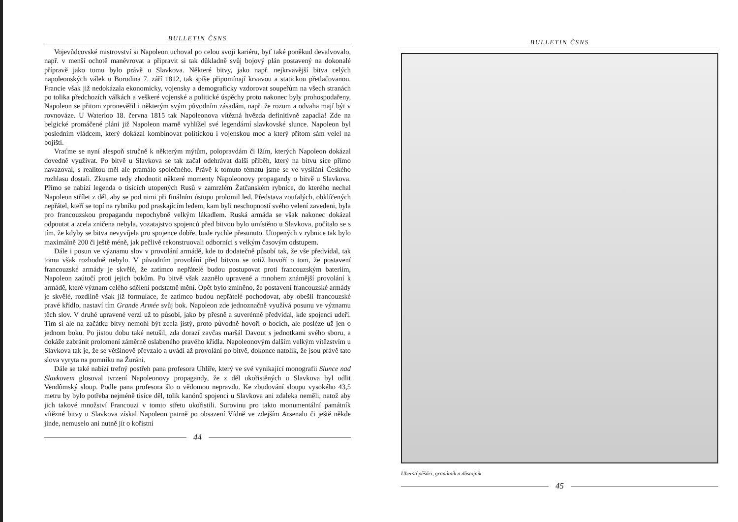BULLETIN ČSNS
Vojevůdcovské mistrovství si Napoleon uchoval po celou svoji kariéru, byť také poněkud devalvovalo, např. v menší ochotě manévrovat a připravit si tak důkladně svůj bojový plán postavený na dokonalé přípravě jako tomu bylo právě u Slavkova. Některé bitvy, jako např. nejkrvavější bitva celých napoleonských válek u Borodina 7. září 1812, tak spíše připomínají krvavou a statickou přetlačovanou. Francie však již nedokázala ekonomicky, vojensky a demograficky vzdorovat soupeřům na všech stranách po tolika předchozích válkách a veškeré vojenské a politické úspěchy proto nakonec byly prohospodařeny, Napoleon se přitom zpronevěřil i některým svým původním zásadám, např. že rozum a odvaha mají být v rovnováze. U Waterloo 18. června 1815 tak Napoleonova vítězná hvězda definitivně zapadla! Zde na belgické promáčené pláni již Napoleon marně vyhlížel své legendární slavkovské slunce. Napoleon byl posledním vládcem, který dokázal kombinovat politickou i vojenskou moc a který přitom sám velel na bojišti.
Vraťme se nyní alespoň stručně k některým mýtům, polopravdám či lžím, kterých Napoleon dokázal dovedně využívat. Po bitvě u Slavkova se tak začal odehrávat další příběh, který na bitvu sice přímo navazoval, s realitou měl ale pramálo společného. Právě k tomuto tématu jsme se ve vysílání Českého rozhlasu dostali. Zkusme tedy zhodnotit některé momenty Napoleonovy propagandy o bitvě u Slavkova. Přímo se nabízí legenda o tisících utopených Rusů v zamrzlém Žatčanském rybníce, do kterého nechal Napoleon střílet z děl, aby se pod nimi při finálním ústupu prolomil led. Představa zoufalých, obklíčených nepřátel, kteří se topí na rybníku pod praskajícím ledem, kam byli neschopností svého velení zavedeni, byla pro francouzskou propagandu nepochybně velkým lákadlem. Ruská armáda se však nakonec dokázal odpoutat a zcela zničena nebyla, vozatajstvo spojenců před bitvou bylo umístěno u Slavkova, počítalo se s tím, že kdyby se bitva nevyvíjela pro spojence dobře, bude rychle přesunuto. Utopených v rybnice tak bylo maximálně 200 či ještě méně, jak pečlivě rekonstruovali odborníci s velkým časovým odstupem.
Dále i posun ve významu slov v provolání armádě, kde to dodatečně působí tak, že vše předvídal, tak tomu však rozhodně nebylo. V původním provolání před bitvou se totiž hovoří o tom, že postavení francouzské armády je skvělé, že zatímco nepřátelé budou postupovat proti francouzským bateriím, Napoleon zaútočí proti jejich bokům. Po bitvě však zaznělo upravené a mnohem známější provolání k armádě, které význam celého sdělení podstatně mění. Opět bylo zmíněno, že postavení francouzské armády je skvělé, rozdílně však již formulace, že zatímco budou nepřátelé pochodovat, aby obešli francouzské pravé křídlo, nastaví tím Grande Armée svůj bok. Napoleon zde jednoznačně využívá posunu ve významu těch slov. V druhé upravené verzi už to působí, jako by přesně a suverénně předvídal, kde spojenci udeří. Tím si ale na začátku bitvy nemohl být zcela jistý, proto původně hovoří o bocích, ale posléze už jen o jednom boku. Po jistou dobu také netušil, zda dorazí zavčas maršál Davout s jednotkami svého sboru, a dokáže zabránit prolomení záměrně oslabeného pravého křídla. Napoleonovým dalším velkým vítězstvím u Slavkova tak je, že se většinově převzalo a uvádí až provolání po bitvě, dokonce natolik, že jsou právě tato slova vyryta na pomníku na Žuráni.
Dále se také nabízí trefný postřeh pana profesora Uhlíře, který ve své vynikající monografii Slunce nad Slavkovem glosoval tvrzení Napoleonovy propagandy, že z děl ukořistěných u Slavkova byl odlit Vendômský sloup. Podle pana profesora šlo o vědomou nepravdu. Ke zbudování sloupu vysokého 43,5 metru by bylo potřeba nejméně tisíce děl, tolik kanónů spojenci u Slavkova ani zdaleka neměli, natož aby jich takové množství Francouzi v tomto střetu ukořistili. Surovinu pro takto monumentální památník vítězné bitvy u Slavkova získal Napoleon patrně po obsazení Vídně ve zdejším Arsenalu či ještě někde jinde, nemuselo ani nutně jít o kořistní
44
BULLETIN ČSNS
Uherští pěšáci, granátník a důstojník
45